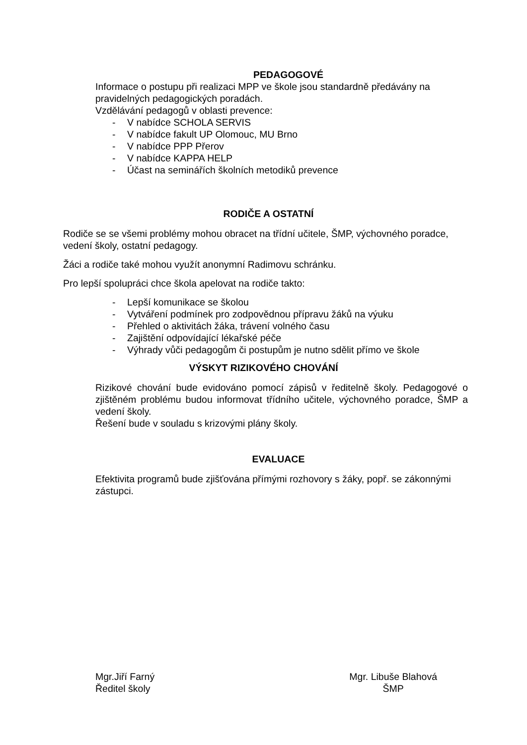PEDAGOGOVÉ
Informace o postupu při realizaci MPP ve škole jsou standardně předávány na pravidelných pedagogických poradách.
Vzdělávání pedagogů v oblasti prevence:
- V nabídce SCHOLA SERVIS
- V nabídce fakult UP Olomouc, MU Brno
- V nabídce PPP Přerov
- V nabídce KAPPA HELP
- Účast na seminářích školních metodiků prevence
RODIČE A OSTATNÍ
Rodiče se se všemi problémy mohou obracet na třídní učitele, ŠMP, výchovného poradce, vedení školy, ostatní pedagogy.
Žáci a rodiče také mohou využít anonymní Radimovu schránku.
Pro lepší spolupráci chce škola apelovat na rodiče takto:
- Lepší komunikace se školou
- Vytváření podmínek pro zodpovědnou přípravu žáků na výuku
- Přehled o aktivitách žáka, trávení volného času
- Zajištění odpovídající lékařské péče
- Výhrady vůči pedagogům či postupům je nutno sdělit přímo ve škole
VÝSKYT RIZIKOVÉHO CHOVÁNÍ
Rizikové chování bude evidováno pomocí zápisů v ředitelně školy. Pedagogové o zjištěném problému budou informovat třídního učitele, výchovného poradce, ŠMP a vedení školy.
Řešení bude v souladu s krizovými plány školy.
EVALUACE
Efektivita programů bude zjišťována přímými rozhovory s žáky, popř. se zákonnými zástupci.
Mgr.Jiří Farný
Ředitel školy
Mgr. Libuše Blahová
ŠMP